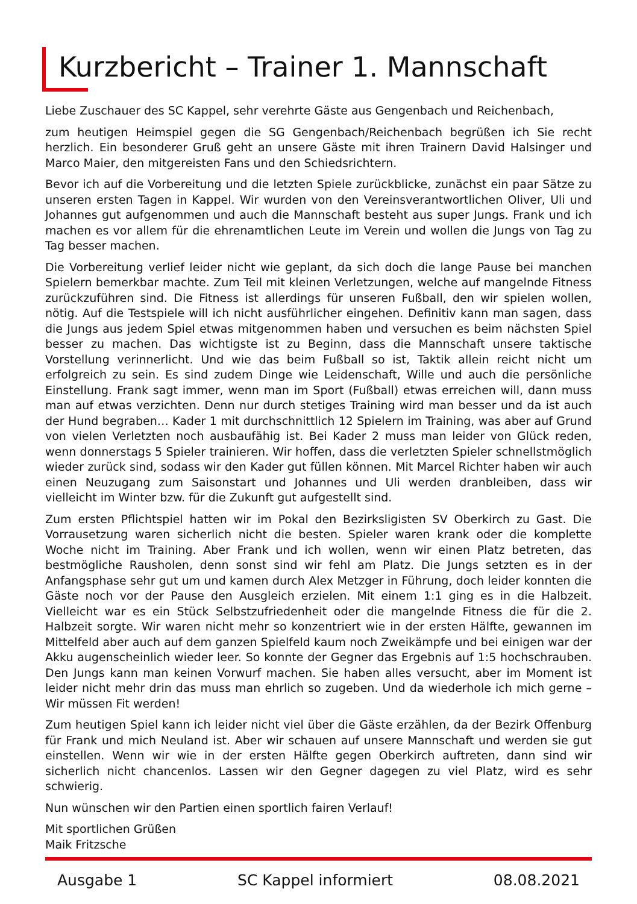Kurzbericht – Trainer 1. Mannschaft
Liebe Zuschauer des SC Kappel, sehr verehrte Gäste aus Gengenbach und Reichenbach,
zum heutigen Heimspiel gegen die SG Gengenbach/Reichenbach begrüßen ich Sie recht herzlich. Ein besonderer Gruß geht an unsere Gäste mit ihren Trainern David Halsinger und Marco Maier, den mitgereisten Fans und den Schiedsrichtern.
Bevor ich auf die Vorbereitung und die letzten Spiele zurückblicke, zunächst ein paar Sätze zu unseren ersten Tagen in Kappel. Wir wurden von den Vereinsverantwortlichen Oliver, Uli und Johannes gut aufgenommen und auch die Mannschaft besteht aus super Jungs. Frank und ich machen es vor allem für die ehrenamtlichen Leute im Verein und wollen die Jungs von Tag zu Tag besser machen.
Die Vorbereitung verlief leider nicht wie geplant, da sich doch die lange Pause bei manchen Spielern bemerkbar machte. Zum Teil mit kleinen Verletzungen, welche auf mangelnde Fitness zurückzuführen sind. Die Fitness ist allerdings für unseren Fußball, den wir spielen wollen, nötig. Auf die Testspiele will ich nicht ausführlicher eingehen. Definitiv kann man sagen, dass die Jungs aus jedem Spiel etwas mitgenommen haben und versuchen es beim nächsten Spiel besser zu machen. Das wichtigste ist zu Beginn, dass die Mannschaft unsere taktische Vorstellung verinnerlicht. Und wie das beim Fußball so ist, Taktik allein reicht nicht um erfolgreich zu sein. Es sind zudem Dinge wie Leidenschaft, Wille und auch die persönliche Einstellung. Frank sagt immer, wenn man im Sport (Fußball) etwas erreichen will, dann muss man auf etwas verzichten. Denn nur durch stetiges Training wird man besser und da ist auch der Hund begraben… Kader 1 mit durchschnittlich 12 Spielern im Training, was aber auf Grund von vielen Verletzten noch ausbaufähig ist. Bei Kader 2 muss man leider von Glück reden, wenn donnerstags 5 Spieler trainieren. Wir hoffen, dass die verletzten Spieler schnellstmöglich wieder zurück sind, sodass wir den Kader gut füllen können. Mit Marcel Richter haben wir auch einen Neuzugang zum Saisonstart und Johannes und Uli werden dranbleiben, dass wir vielleicht im Winter bzw. für die Zukunft gut aufgestellt sind.
Zum ersten Pflichtspiel hatten wir im Pokal den Bezirksligisten SV Oberkirch zu Gast. Die Vorrausetzung waren sicherlich nicht die besten. Spieler waren krank oder die komplette Woche nicht im Training. Aber Frank und ich wollen, wenn wir einen Platz betreten, das bestmögliche Rausholen, denn sonst sind wir fehl am Platz. Die Jungs setzten es in der Anfangsphase sehr gut um und kamen durch Alex Metzger in Führung, doch leider konnten die Gäste noch vor der Pause den Ausgleich erzielen. Mit einem 1:1 ging es in die Halbzeit. Vielleicht war es ein Stück Selbstzufriedenheit oder die mangelnde Fitness die für die 2. Halbzeit sorgte. Wir waren nicht mehr so konzentriert wie in der ersten Hälfte, gewannen im Mittelfeld aber auch auf dem ganzen Spielfeld kaum noch Zweikämpfe und bei einigen war der Akku augenscheinlich wieder leer. So konnte der Gegner das Ergebnis auf 1:5 hochschrauben. Den Jungs kann man keinen Vorwurf machen. Sie haben alles versucht, aber im Moment ist leider nicht mehr drin das muss man ehrlich so zugeben. Und da wiederhole ich mich gerne – Wir müssen Fit werden!
Zum heutigen Spiel kann ich leider nicht viel über die Gäste erzählen, da der Bezirk Offenburg für Frank und mich Neuland ist. Aber wir schauen auf unsere Mannschaft und werden sie gut einstellen. Wenn wir wie in der ersten Hälfte gegen Oberkirch auftreten, dann sind wir sicherlich nicht chancenlos. Lassen wir den Gegner dagegen zu viel Platz, wird es sehr schwierig.
Nun wünschen wir den Partien einen sportlich fairen Verlauf!
Mit sportlichen Grüßen
Maik Fritzsche
Ausgabe 1 SC Kappel informiert 08.08.2021